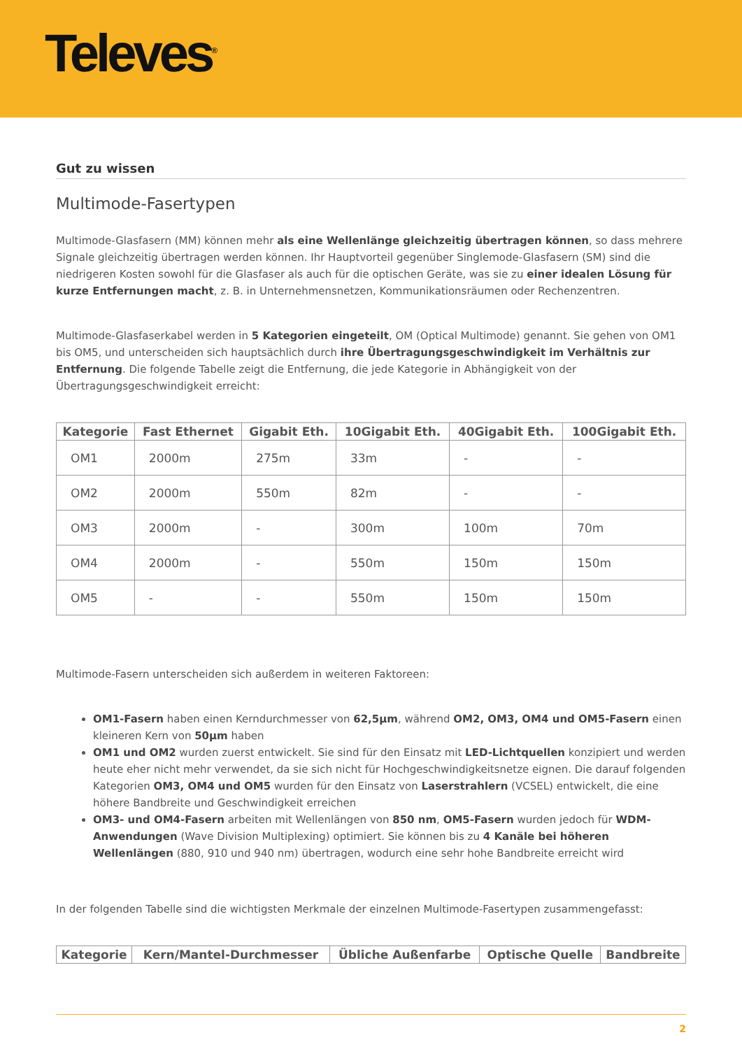Televes<sup>®</sup>
Gut zu wissen
Multimode-Fasertypen
Multimode-Glasfasern (MM) können mehr als eine Wellenlänge gleichzeitig übertragen können, so dass mehrere Signale gleichzeitig übertragen werden können. Ihr Hauptvorteil gegenüber Singlemode-Glasfasern (SM) sind die niedrigeren Kosten sowohl für die Glasfaser als auch für die optischen Geräte, was sie zu einer idealen Lösung für kurze Entfernungen macht, z. B. in Unternehmensnetzen, Kommunikationsräumen oder Rechenzentren.
Multimode-Glasfaserkabel werden in 5 Kategorien eingeteilt, OM (Optical Multimode) genannt. Sie gehen von OM1 bis OM5, und unterscheiden sich hauptsächlich durch ihre Übertragungsgeschwindigkeit im Verhältnis zur Entfernung. Die folgende Tabelle zeigt die Entfernung, die jede Kategorie in Abhängigkeit von der Übertragungsgeschwindigkeit erreicht:
| Kategorie | Fast Ethernet | Gigabit Eth. | 10Gigabit Eth. | 40Gigabit Eth. | 100Gigabit Eth. |
| --- | --- | --- | --- | --- | --- |
| OM1 | 2000m | 275m | 33m | - | - |
| OM2 | 2000m | 550m | 82m | - | - |
| OM3 | 2000m | - | 300m | 100m | 70m |
| OM4 | 2000m | - | 550m | 150m | 150m |
| OM5 | - | - | 550m | 150m | 150m |
Multimode-Fasern unterscheiden sich außerdem in weiteren Faktoreen:
OM1-Fasern haben einen Kerndurchmesser von 62,5µm, während OM2, OM3, OM4 und OM5-Fasern einen kleineren Kern von 50µm haben
OM1 und OM2 wurden zuerst entwickelt. Sie sind für den Einsatz mit LED-Lichtquellen konzipiert und werden heute eher nicht mehr verwendet, da sie sich nicht für Hochgeschwindigkeitsnetze eignen. Die darauf folgenden Kategorien OM3, OM4 und OM5 wurden für den Einsatz von Laserstrahlern (VCSEL) entwickelt, die eine höhere Bandbreite und Geschwindigkeit erreichen
OM3- und OM4-Fasern arbeiten mit Wellenlängen von 850 nm, OM5-Fasern wurden jedoch für WDM-Anwendungen (Wave Division Multiplexing) optimiert. Sie können bis zu 4 Kanäle bei höheren Wellenlängen (880, 910 und 940 nm) übertragen, wodurch eine sehr hohe Bandbreite erreicht wird
In der folgenden Tabelle sind die wichtigsten Merkmale der einzelnen Multimode-Fasertypen zusammengefasst:
| Kategorie | Kern/Mantel-Durchmesser | Übliche Außenfarbe | Optische Quelle | Bandbreite |
| --- | --- | --- | --- | --- |
2